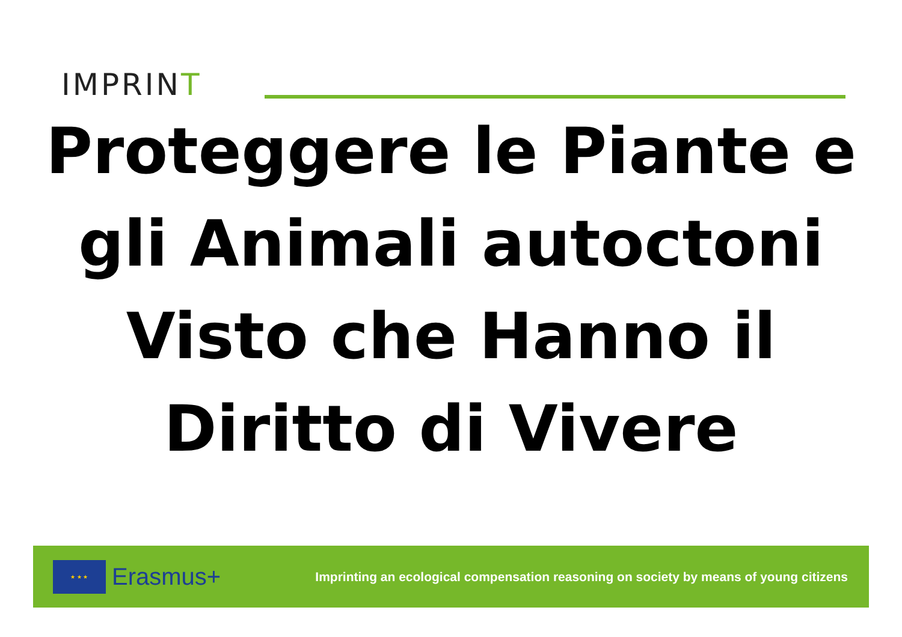IMPRINT
Proteggere le Piante e gli Animali autoctoni Visto che Hanno il Diritto di Vivere
★ ★ ★
Erasmus+
Imprinting an ecological compensation reasoning on society by means of young citizens